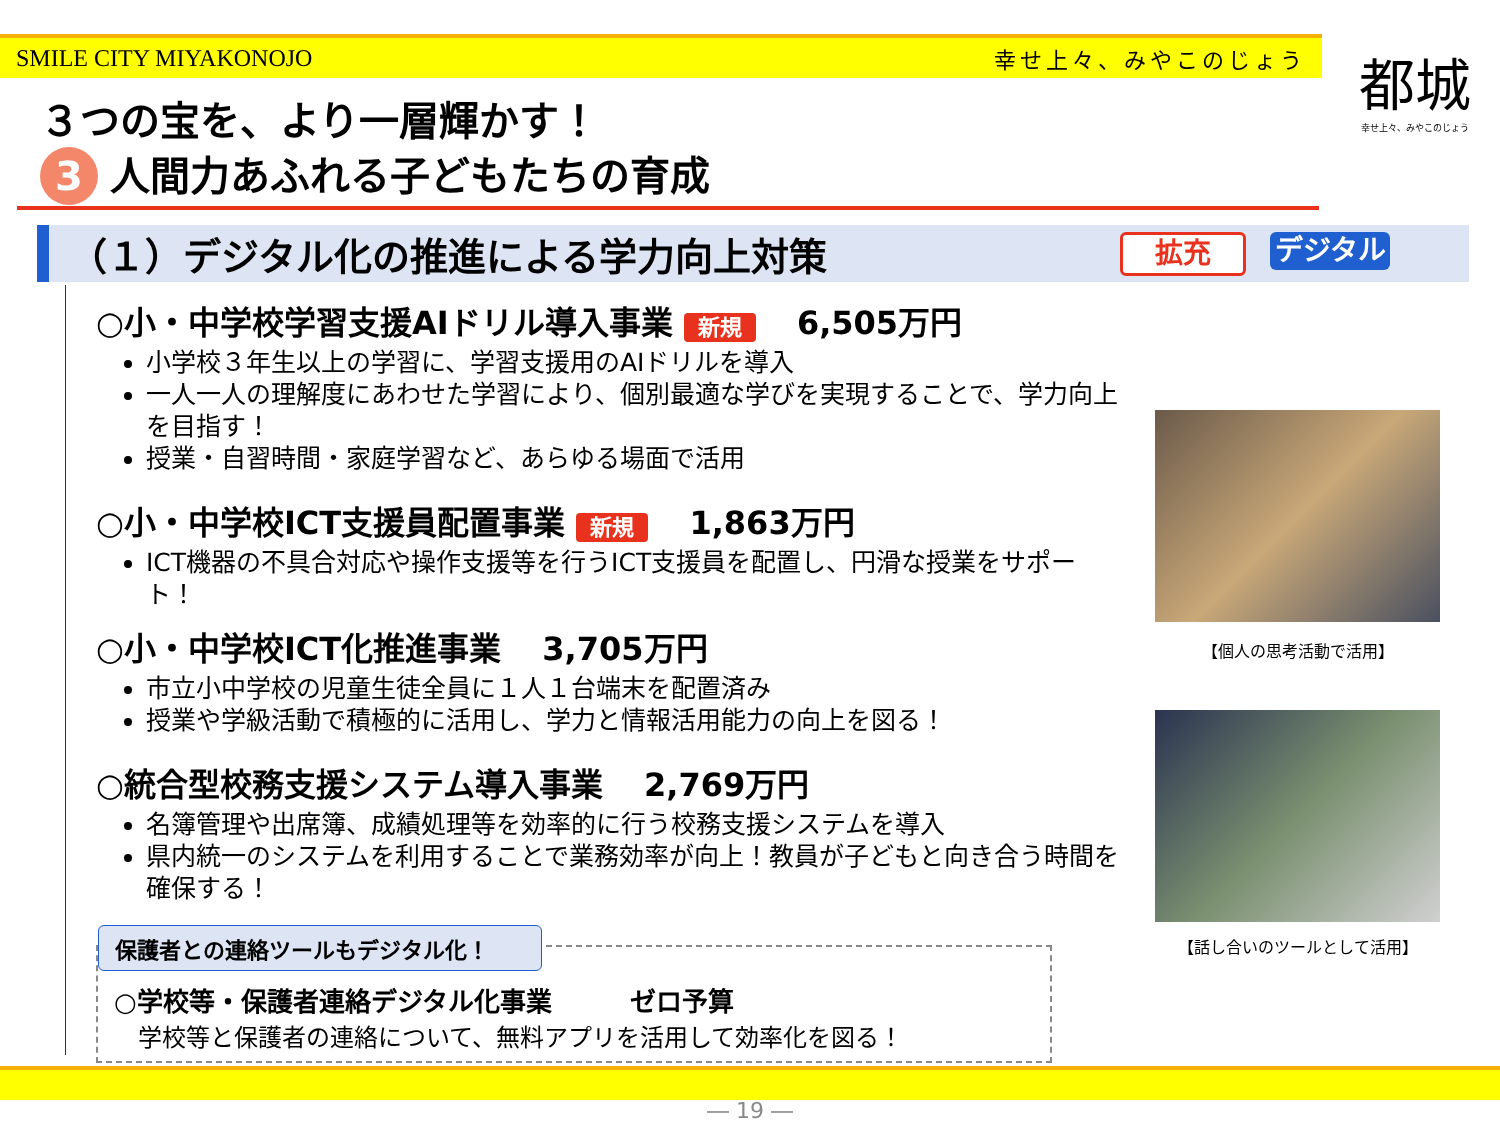SMILE CITY MIYAKONOJO 幸せ上々、みやこのじょう
都城
幸せ上々、みやこのじょう
３つの宝を、より一層輝かす！
3 人間力あふれる子どもたちの育成
（１）デジタル化の推進による学力向上対策 拡充 デジタル
○小・中学校学習支援AIドリル導入事業 新規 6,505万円
小学校３年生以上の学習に、学習支援用のAIドリルを導入
一人一人の理解度にあわせた学習により、個別最適な学びを実現することで、学力向上を目指す！
授業・自習時間・家庭学習など、あらゆる場面で活用
○小・中学校ICT支援員配置事業 新規 1,863万円
ICT機器の不具合対応や操作支援等を行うICT支援員を配置し、円滑な授業をサポート！
○小・中学校ICT化推進事業 3,705万円
市立小中学校の児童生徒全員に１人１台端末を配置済み
授業や学級活動で積極的に活用し、学力と情報活用能力の向上を図る！
○統合型校務支援システム導入事業 2,769万円
名簿管理や出席簿、成績処理等を効率的に行う校務支援システムを導入
県内統一のシステムを利用することで業務効率が向上！教員が子どもと向き合う時間を確保する！
保護者との連絡ツールもデジタル化！
○学校等・保護者連絡デジタル化事業　　　ゼロ予算
学校等と保護者の連絡について、無料アプリを活用して効率化を図る！
【個人の思考活動で活用】
【話し合いのツールとして活用】
― 19 ―